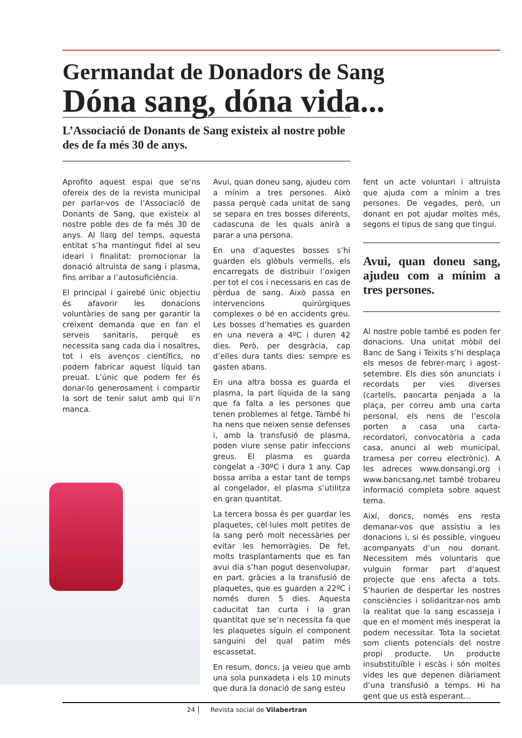Germandat de Donadors de Sang
Dóna sang, dóna vida...
L’Associació de Donants de Sang existeix al nostre poble des de fa més 30 de anys.
Aprofito aquest espai que se’ns ofereix des de la revista municipal per parlar-vos de l’Associació de Donants de Sang, que existeix al nostre poble des de fa més 30 de anys. Al llarg del temps, aquesta entitat s’ha mantingut fidel al seu ideari i finalitat: promocionar la donació altruista de sang i plasma, fins arribar a l’autosuficiència.
El principal i gairebé únic objectiu és afavorir les donacions voluntàries de sang per garantir la creixent demanda que en fan el serveis sanitaris, perquè es necessita sang cada dia i nosaltres, tot i els avenços científics, no podem fabricar aquest líquid tan preuat. L’únic que podem fer és donar-lo generosament i compartir la sort de tenir salut amb qui li’n manca.
Avui, quan doneu sang, ajudeu com a mínim a tres persones. Això passa perquè cada unitat de sang se separa en tres bosses diferents, cadascuna de les quals anirà a parar a una persona.
En una d’aquestes bosses s’hi guarden els glòbuls vermells, els encarregats de distribuir l’oxigen per tot el cos i necessaris en cas de pèrdua de sang. Això passa en intervencions quirúrgiques complexes o bé en accidents greu. Les bosses d’hematies es guarden en una nevera a 4ºC i duren 42 dies. Però, per desgràcia, cap d’elles dura tants dies: sempre es gasten abans.
En una altra bossa es guarda el plasma, la part líquida de la sang que fa falta a les persones que tenen problemes al fetge. També hi ha nens que neixen sense defenses i, amb la transfusió de plasma, poden viure sense patir infeccions greus. El plasma es guarda congelat a -30ºC i dura 1 any. Cap bossa arriba a estar tant de temps al congelador, el plasma s’utilitza en gran quantitat.
La tercera bossa és per guardar les plaquetes, cèl·lules molt petites de la sang però molt necessàries per evitar les hemorràgies. De fet, molts trasplantaments que es fan avui dia s’han pogut desenvolupar, en part, gràcies a la transfusió de plaquetes, que es guarden a 22ºC i només duren 5 dies. Aquesta caducitat tan curta i la gran quantitat que se’n necessita fa que les plaquetes siguin el component sanguini del qual patim més escassetat.
En resum, doncs, ja veieu que amb una sola punxadeta i els 10 minuts que dura la donació de sang esteu
fent un acte voluntari i altruista que ajuda com a mínim a tres persones. De vegades, però, un donant en pot ajudar moltes més, segons el tipus de sang que tingui.
Avui, quan doneu sang, ajudeu com a mínim a tres persones.
Al nostre poble també es poden fer donacions. Una unitat mòbil del Banc de Sang i Teixits s’hi desplaça els mesos de febrer-març i agost-setembre. Els dies són anunciats i recordats per vies diverses (cartells, pancarta penjada a la plaça, per correu amb una carta personal, els nens de l’escola porten a casa una carta-recordatori, convocatòria a cada casa, anunci al web municipal, tramesa per correu electrònic). A les adreces www.donsangi.org i www.bancsang.net també trobareu informació completa sobre aquest tema.
Així, doncs, només ens resta demanar-vos que assistiu a les donacions i, si és possible, vingueu acompanyats d’un nou donant. Necessitem més voluntaris que vulguin formar part d’aquest projecte que ens afecta a tots. S’haurien de despertar les nostres consciències i solidaritzar-nos amb la realitat que la sang escasseja i que en el moment més inesperat la podem necessitar. Tota la societat som clients potencials del nostre propi producte. Un producte insubstituïble i escàs i són moltes vides les que depenen diàriament d’una transfusió a temps. Hi ha gent que us està esperant...
24 Revista social de Vilabertran